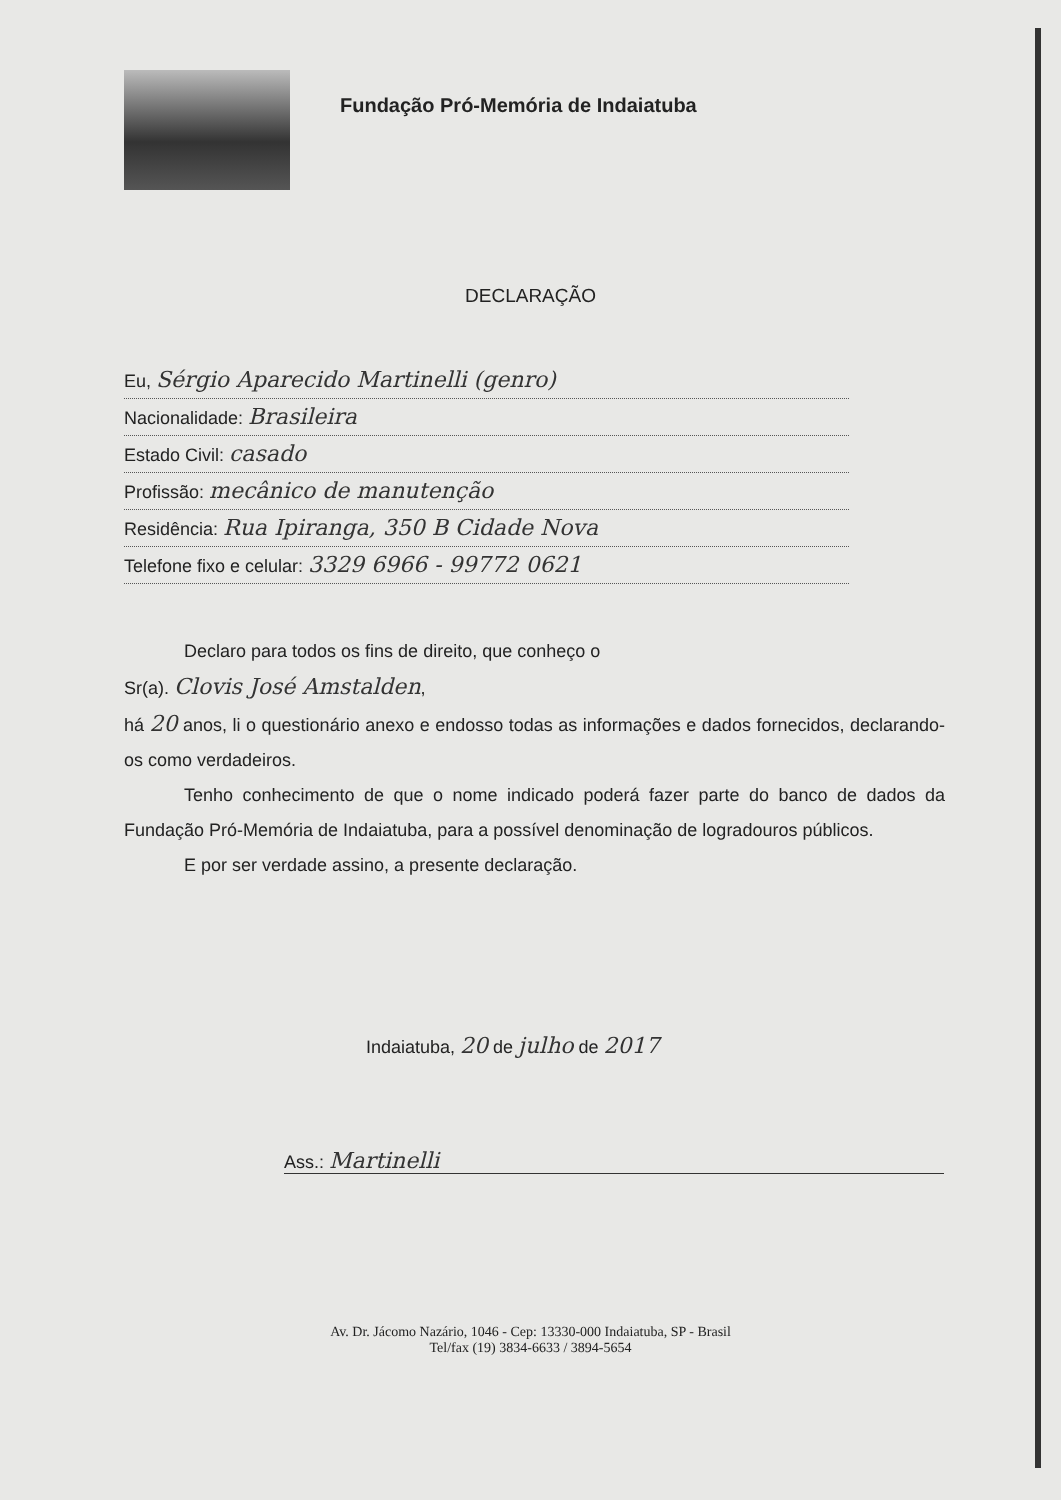Fundação Pró-Memória de Indaiatuba
DECLARAÇÃO
Eu, Sérgio Aparecido Martinelli (genro)
Nacionalidade: Brasileira
Estado Civil: casado
Profissão: mecânico de manutenção
Residência: Rua Ipiranga, 350 B Cidade Nova
Telefone fixo e celular: 3329 6966 - 99772 0621
Declaro para todos os fins de direito, que conheço o
Sr(a). Clovis José Amstalden,
há 20 anos, li o questionário anexo e endosso todas as informações e dados fornecidos, declarando-os como verdadeiros.
Tenho conhecimento de que o nome indicado poderá fazer parte do banco de dados da Fundação Pró-Memória de Indaiatuba, para a possível denominação de logradouros públicos.
E por ser verdade assino, a presente declaração.
Indaiatuba, 20 de julho de 2017
Ass.: Martinelli
Av. Dr. Jácomo Nazário, 1046 - Cep: 13330-000 Indaiatuba, SP - Brasil
Tel/fax (19) 3834-6633 / 3894-5654